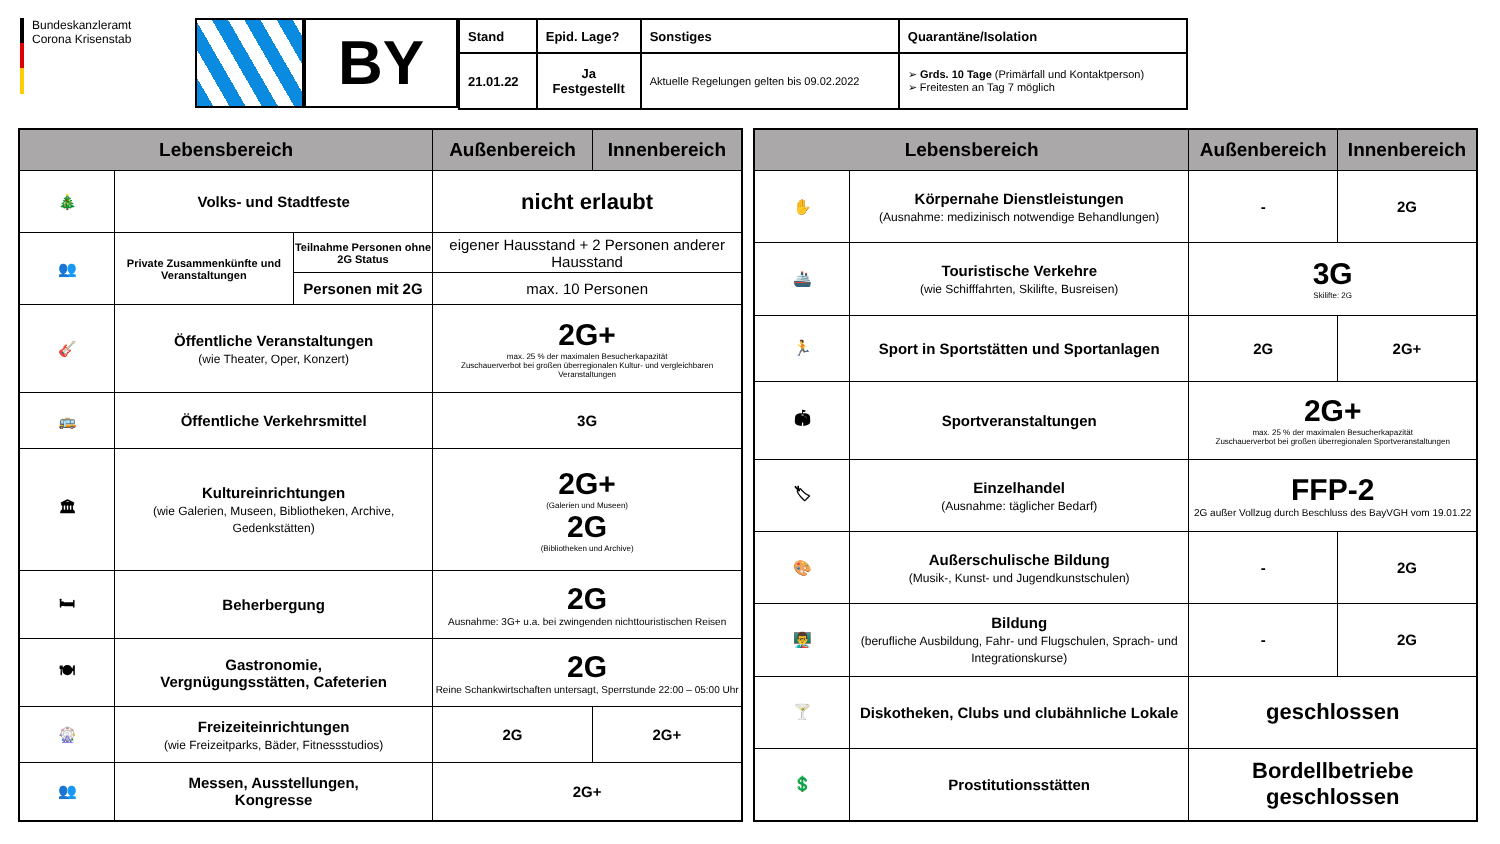Bundeskanzleramt
Corona Krisenstab
BY
| Stand | Epid. Lage? | Sonstiges | Quarantäne/Isolation |
| --- | --- | --- | --- |
| 21.01.22 | Ja Festgestellt | Aktuelle Regelungen gelten bis 09.02.2022 | ➢ Grds. 10 Tage (Primärfall und Kontaktperson) ➢ Freitesten an Tag 7 möglich |
| Lebensbereich | | | Außenbereich | Innenbereich |
| --- | --- | --- | --- | --- |
| 🎄 | Volks- und Stadtfeste | | nicht erlaubt | |
| 👥 | Private Zusammenkünfte und Veranstaltungen | Teilnahme Personen ohne 2G Status | eigener Hausstand + 2 Personen anderer Hausstand | |
| | | Personen mit 2G | max. 10 Personen | |
| 🎸 | Öffentliche Veranstaltungen (wie Theater, Oper, Konzert) | | 2G+ max. 25 % der maximalen Besucherkapazität Zuschauerverbot bei großen überregionalen Kultur- und vergleichbaren Veranstaltungen | |
| 🚌 | Öffentliche Verkehrsmittel | | 3G | |
| 🏛 | Kultureinrichtungen (wie Galerien, Museen, Bibliotheken, Archive, Gedenkstätten) | | 2G+ (Galerien und Museen) 2G (Bibliotheken und Archive) | |
| 🛏 | Beherbergung | | 2G Ausnahme: 3G+ u.a. bei zwingenden nichttouristischen Reisen | |
| 🍽 | Gastronomie, Vergnügungsstätten, Cafeterien | | 2G Reine Schankwirtschaften untersagt, Sperrstunde 22:00 – 05:00 Uhr | |
| 🎡 | Freizeiteinrichtungen (wie Freizeitparks, Bäder, Fitnessstudios) | | 2G | 2G+ |
| 👥 | Messen, Ausstellungen, Kongresse | | 2G+ | |
| Lebensbereich | | Außenbereich | Innenbereich |
| --- | --- | --- | --- |
| ✋ | Körpernahe Dienstleistungen (Ausnahme: medizinisch notwendige Behandlungen) | - | 2G |
| 🚢 | Touristische Verkehre (wie Schifffahrten, Skilifte, Busreisen) | 3G Skilifte: 2G | |
| 🏃 | Sport in Sportstätten und Sportanlagen | 2G | 2G+ |
| 🏟 | Sportveranstaltungen | 2G+ max. 25 % der maximalen Besucherkapazität Zuschauerverbot bei großen überregionalen Sportveranstaltungen | |
| 🏷 | Einzelhandel (Ausnahme: täglicher Bedarf) | FFP-2 2G außer Vollzug durch Beschluss des BayVGH vom 19.01.22 | |
| 🎨 | Außerschulische Bildung (Musik-, Kunst- und Jugendkunstschulen) | - | 2G |
| 👨‍🏫 | Bildung (berufliche Ausbildung, Fahr- und Flugschulen, Sprach- und Integrationskurse) | - | 2G |
| 🍸 | Diskotheken, Clubs und clubähnliche Lokale | geschlossen | |
| 💲 | Prostitutionsstätten | Bordellbetriebe geschlossen | |